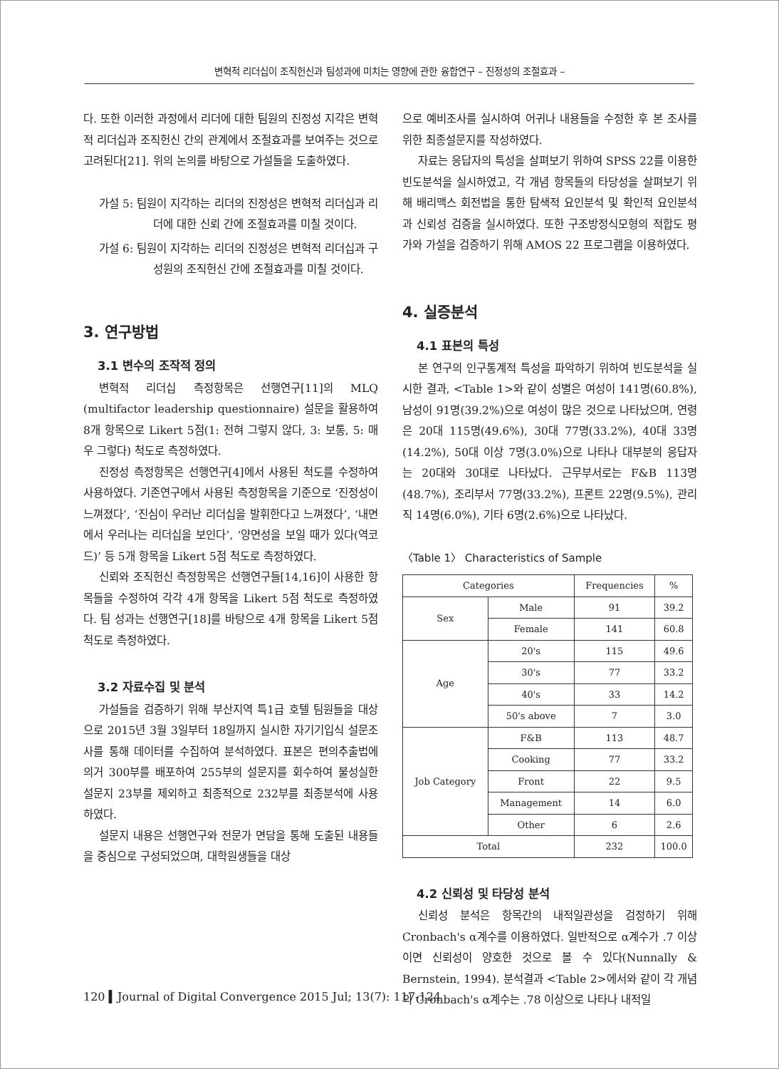변혁적 리더십이 조직헌신과 팀성과에 미치는 영향에 관한 융합연구 – 진정성의 조절효과 –
다. 또한 이러한 과정에서 리더에 대한 팀원의 진정성 지각은 변혁적 리더십과 조직헌신 간의 관계에서 조절효과를 보여주는 것으로 고려된다[21]. 위의 논의를 바탕으로 가설들을 도출하였다.
가설 5: 팀원이 지각하는 리더의 진정성은 변혁적 리더십과 리더에 대한 신뢰 간에 조절효과를 미칠 것이다.
가설 6: 팀원이 지각하는 리더의 진정성은 변혁적 리더십과 구성원의 조직헌신 간에 조절효과를 미칠 것이다.
3. 연구방법
3.1 변수의 조작적 정의
변혁적 리더십 측정항목은 선행연구[11]의 MLQ (multifactor leadership questionnaire) 설문을 활용하여 8개 항목으로 Likert 5점(1: 전혀 그렇지 않다, 3: 보통, 5: 매우 그렇다) 척도로 측정하였다.
진정성 측정항목은 선행연구[4]에서 사용된 척도를 수정하여 사용하였다. 기존연구에서 사용된 측정항목을 기준으로 ‘진정성이 느껴졌다’, ‘진심이 우러난 리더십을 발휘한다고 느껴졌다’, ‘내면에서 우러나는 리더십을 보인다’, ‘양면성을 보일 때가 있다(역코드)’ 등 5개 항목을 Likert 5점 척도로 측정하였다.
신뢰와 조직헌신 측정항목은 선행연구들[14,16]이 사용한 항목들을 수정하여 각각 4개 항목을 Likert 5점 척도로 측정하였다. 팀 성과는 선행연구[18]를 바탕으로 4개 항목을 Likert 5점 척도로 측정하였다.
3.2 자료수집 및 분석
가설들을 검증하기 위해 부산지역 특1급 호텔 팀원들을 대상으로 2015년 3월 3일부터 18일까지 실시한 자기기입식 설문조사를 통해 데이터를 수집하여 분석하였다. 표본은 편의추출법에 의거 300부를 배포하여 255부의 설문지를 회수하여 불성실한 설문지 23부를 제외하고 최종적으로 232부를 최종분석에 사용하였다.
설문지 내용은 선행연구와 전문가 면담을 통해 도출된 내용들을 중심으로 구성되었으며, 대학원생들을 대상
으로 예비조사를 실시하여 어귀나 내용들을 수정한 후 본 조사를 위한 최종설문지를 작성하였다.
자료는 응답자의 특성을 살펴보기 위하여 SPSS 22를 이용한 빈도분석을 실시하였고, 각 개념 항목들의 타당성을 살펴보기 위해 배리맥스 회전법을 통한 탐색적 요인분석 및 확인적 요인분석과 신뢰성 검증을 실시하였다. 또한 구조방정식모형의 적합도 평가와 가설을 검증하기 위해 AMOS 22 프로그램을 이용하였다.
4. 실증분석
4.1 표본의 특성
본 연구의 인구통계적 특성을 파악하기 위하여 빈도분석을 실시한 결과, <Table 1>와 같이 성별은 여성이 141명(60.8%), 남성이 91명(39.2%)으로 여성이 많은 것으로 나타났으며, 연령은 20대 115명(49.6%), 30대 77명(33.2%), 40대 33명(14.2%), 50대 이상 7명(3.0%)으로 나타나 대부분의 응답자는 20대와 30대로 나타났다. 근무부서로는 F&B 113명(48.7%), 조리부서 77명(33.2%), 프론트 22명(9.5%), 관리직 14명(6.0%), 기타 6명(2.6%)으로 나타났다.
〈Table 1〉 Characteristics of Sample
| Categories | | Frequencies | % |
| --- | --- | --- | --- |
| Sex | Male | 91 | 39.2 |
| | Female | 141 | 60.8 |
| Age | 20's | 115 | 49.6 |
| | 30's | 77 | 33.2 |
| | 40's | 33 | 14.2 |
| | 50's above | 7 | 3.0 |
| Job Category | F&B | 113 | 48.7 |
| | Cooking | 77 | 33.2 |
| | Front | 22 | 9.5 |
| | Management | 14 | 6.0 |
| | Other | 6 | 2.6 |
| Total | | 232 | 100.0 |
4.2 신뢰성 및 타당성 분석
신뢰성 분석은 항목간의 내적일관성을 검정하기 위해 Cronbach's α계수를 이용하였다. 일반적으로 α계수가 .7 이상이면 신뢰성이 양호한 것으로 볼 수 있다(Nunnally & Bernstein, 1994). 분석결과 <Table 2>에서와 같이 각 개념의 Cronbach's α계수는 .78 이상으로 나타나 내적일
120 ▍Journal of Digital Convergence 2015 Jul; 13(7): 117-124